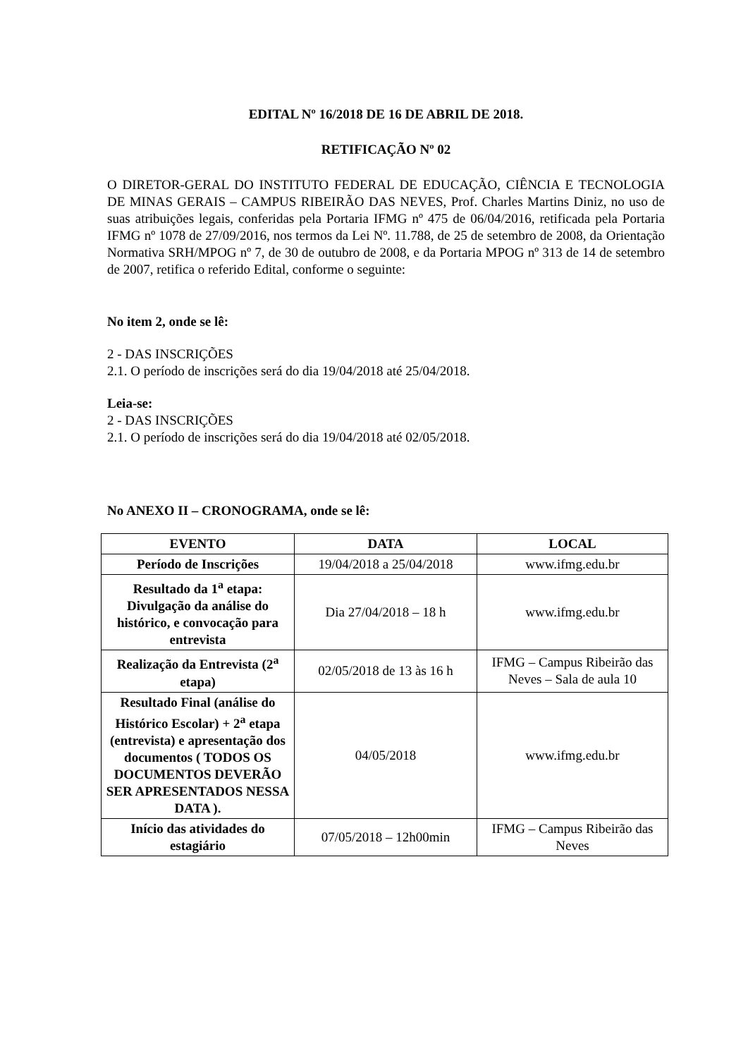EDITAL Nº 16/2018 DE 16 DE ABRIL DE 2018.
RETIFICAÇÃO Nº 02
O DIRETOR-GERAL DO INSTITUTO FEDERAL DE EDUCAÇÃO, CIÊNCIA E TECNOLOGIA DE MINAS GERAIS – CAMPUS RIBEIRÃO DAS NEVES, Prof. Charles Martins Diniz, no uso de suas atribuições legais, conferidas pela Portaria IFMG nº 475 de 06/04/2016, retificada pela Portaria IFMG nº 1078 de 27/09/2016, nos termos da Lei Nº. 11.788, de 25 de setembro de 2008, da Orientação Normativa SRH/MPOG nº 7, de 30 de outubro de 2008, e da Portaria MPOG nº 313 de 14 de setembro de 2007, retifica o referido Edital, conforme o seguinte:
No item 2, onde se lê:
2 - DAS INSCRIÇÕES
2.1. O período de inscrições será do dia 19/04/2018 até 25/04/2018.
Leia-se:
2 - DAS INSCRIÇÕES
2.1. O período de inscrições será do dia 19/04/2018 até 02/05/2018.
No ANEXO II – CRONOGRAMA, onde se lê:
| EVENTO | DATA | LOCAL |
| --- | --- | --- |
| Período de Inscrições | 19/04/2018 a 25/04/2018 | www.ifmg.edu.br |
| Resultado da 1<sup>a</sup> etapa: Divulgação da análise do histórico, e convocação para entrevista | Dia 27/04/2018 – 18 h | www.ifmg.edu.br |
| Realização da Entrevista (2<sup>a</sup> etapa) | 02/05/2018 de 13 às 16 h | IFMG – Campus Ribeirão das Neves – Sala de aula 10 |
| Resultado Final (análise do Histórico Escolar) + 2<sup>a</sup> etapa (entrevista) e apresentação dos documentos ( TODOS OS DOCUMENTOS DEVERÃO SER APRESENTADOS NESSA DATA ). | 04/05/2018 | www.ifmg.edu.br |
| Início das atividades do estagiário | 07/05/2018 – 12h00min | IFMG – Campus Ribeirão das Neves |